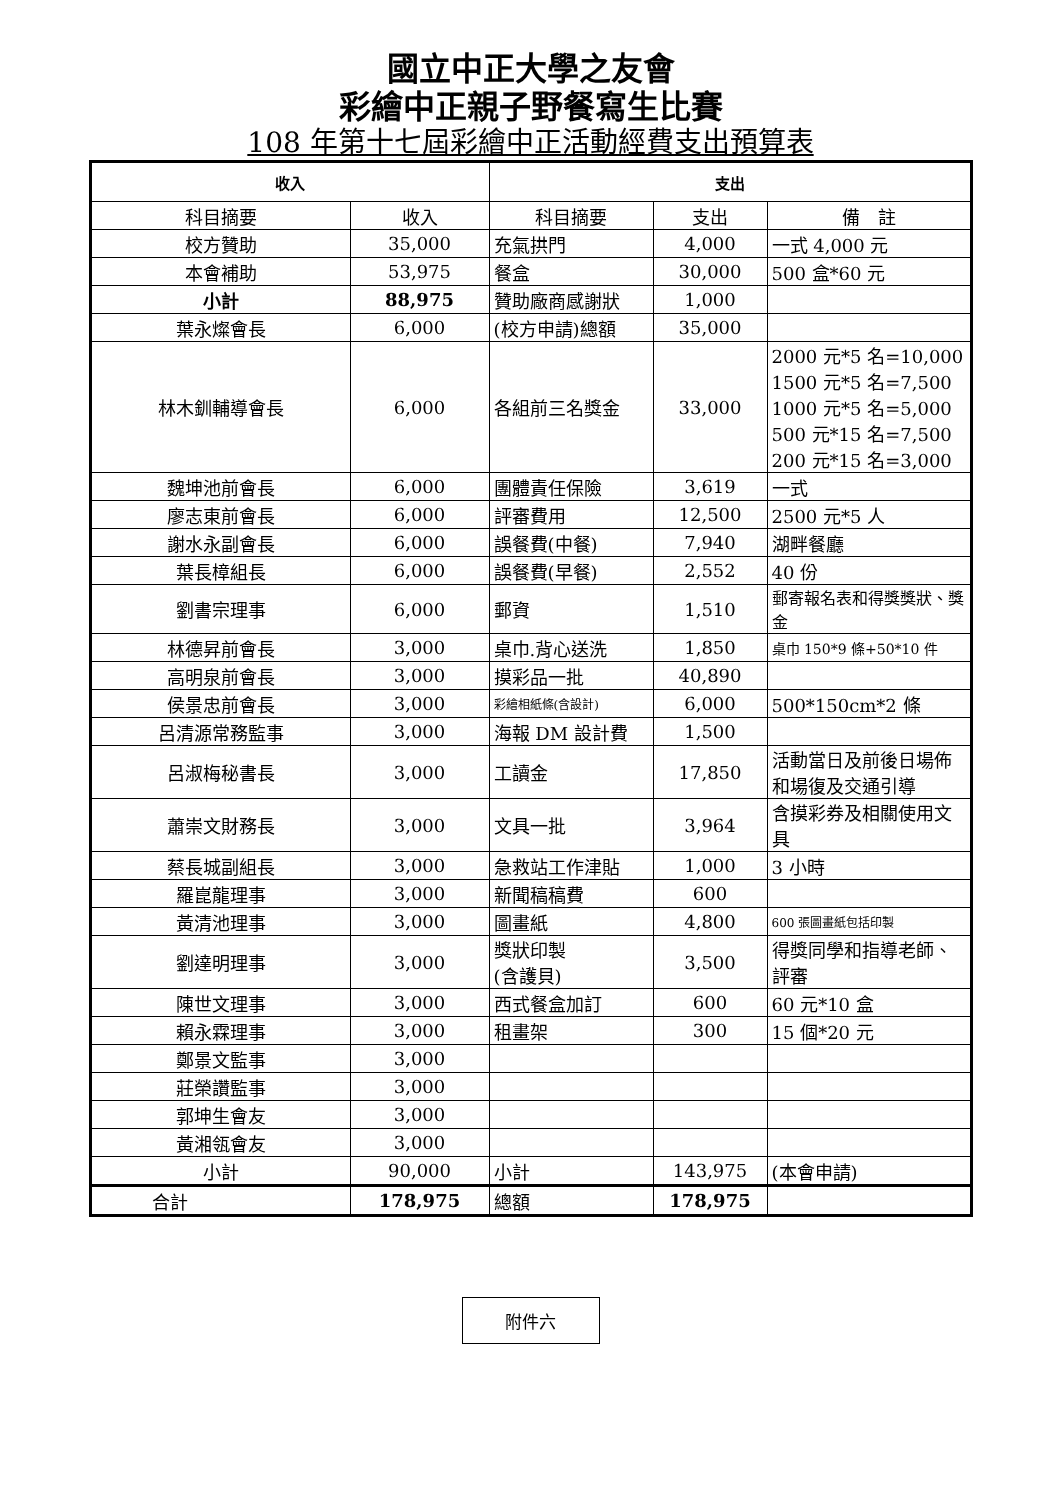國立中正大學之友會
彩繪中正親子野餐寫生比賽
108 年第十七屆彩繪中正活動經費支出預算表
| 收入 | | 支出 | | |
| --- | --- | --- | --- | --- |
| 科目摘要 | 收入 | 科目摘要 | 支出 | 備 註 |
| 校方贊助 | 35,000 | 充氣拱門 | 4,000 | 一式 4,000 元 |
| 本會補助 | 53,975 | 餐盒 | 30,000 | 500 盒*60 元 |
| 小計 | 88,975 | 贊助廠商感謝狀 | 1,000 | |
| 葉永燦會長 | 6,000 | (校方申請)總額 | 35,000 | |
| 林木釧輔導會長 | 6,000 | 各組前三名獎金 | 33,000 | 2000 元*5 名=10,000 1500 元*5 名=7,500 1000 元*5 名=5,000 500 元*15 名=7,500 200 元*15 名=3,000 |
| 魏坤池前會長 | 6,000 | 團體責任保險 | 3,619 | 一式 |
| 廖志東前會長 | 6,000 | 評審費用 | 12,500 | 2500 元*5 人 |
| 謝水永副會長 | 6,000 | 誤餐費(中餐) | 7,940 | 湖畔餐廳 |
| 葉長樟組長 | 6,000 | 誤餐費(早餐) | 2,552 | 40 份 |
| 劉書宗理事 | 6,000 | 郵資 | 1,510 | 郵寄報名表和得獎獎狀、獎金 |
| 林德昇前會長 | 3,000 | 桌巾.背心送洗 | 1,850 | 桌巾 150*9 條+50*10 件 |
| 高明泉前會長 | 3,000 | 摸彩品一批 | 40,890 | |
| 侯景忠前會長 | 3,000 | 彩繪相紙條(含設計) | 6,000 | 500*150cm*2 條 |
| 呂清源常務監事 | 3,000 | 海報 DM 設計費 | 1,500 | |
| 呂淑梅秘書長 | 3,000 | 工讀金 | 17,850 | 活動當日及前後日場佈和場復及交通引導 |
| 蕭崇文財務長 | 3,000 | 文具一批 | 3,964 | 含摸彩券及相關使用文具 |
| 蔡長城副組長 | 3,000 | 急救站工作津貼 | 1,000 | 3 小時 |
| 羅崑龍理事 | 3,000 | 新聞稿稿費 | 600 | |
| 黃清池理事 | 3,000 | 圖畫紙 | 4,800 | 600 張圖畫紙包括印製 |
| 劉達明理事 | 3,000 | 獎狀印製 (含護貝) | 3,500 | 得獎同學和指導老師、評審 |
| 陳世文理事 | 3,000 | 西式餐盒加訂 | 600 | 60 元*10 盒 |
| 賴永霖理事 | 3,000 | 租畫架 | 300 | 15 個*20 元 |
| 鄭景文監事 | 3,000 | | | |
| 莊榮讚監事 | 3,000 | | | |
| 郭坤生會友 | 3,000 | | | |
| 黃湘瓴會友 | 3,000 | | | |
| 小計 | 90,000 | 小計 | 143,975 | (本會申請) |
| 合計 | 178,975 | 總額 | 178,975 | |
附件六